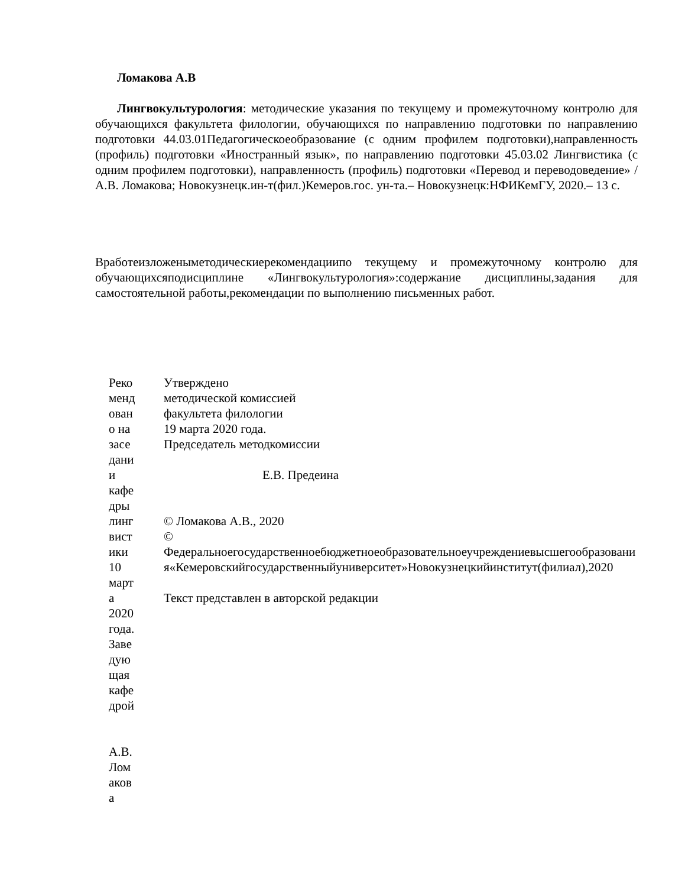Ломакова А.В
Лингвокультурология: методические указания по текущему и промежуточному контролю для обучающихся факультета филологии, обучающихся по направлению подготовки по направлению подготовки 44.03.01Педагогическоеобразование (с одним профилем подготовки),направленность (профиль) подготовки «Иностранный язык», по направлению подготовки 45.03.02 Лингвистика (с одним профилем подготовки), направленность (профиль) подготовки «Перевод и переводоведение» / А.В. Ломакова; Новокузнецк.ин-т(фил.)Кемеров.гос. ун-та.– Новокузнецк:НФИКемГУ, 2020.– 13 с.
Вработеизложеныметодическиерекомендациипо текущему и промежуточному контролю для обучающихсяподисциплине «Лингвокультурология»:содержание дисциплины,задания для самостоятельной работы,рекомендации по выполнению письменных работ.
Реко менд ован о на засе дани и кафе дры линг вист ики 10 март а 2020 года. Заве дую щая кафе дрой
А.В. Лом аков а
Утверждено
методической комиссией
факультета филологии
19 марта 2020 года.
Председатель методкомиссии
Е.В. Предеина
© Ломакова А.В., 2020
©
Федеральноегосударственноебюджетноеобразовательноеучреждениевысшегообразования«Кемеровскийгосударственныйуниверситет»Новокузнецкийинститут(филиал),2020
Текст представлен в авторской редакции